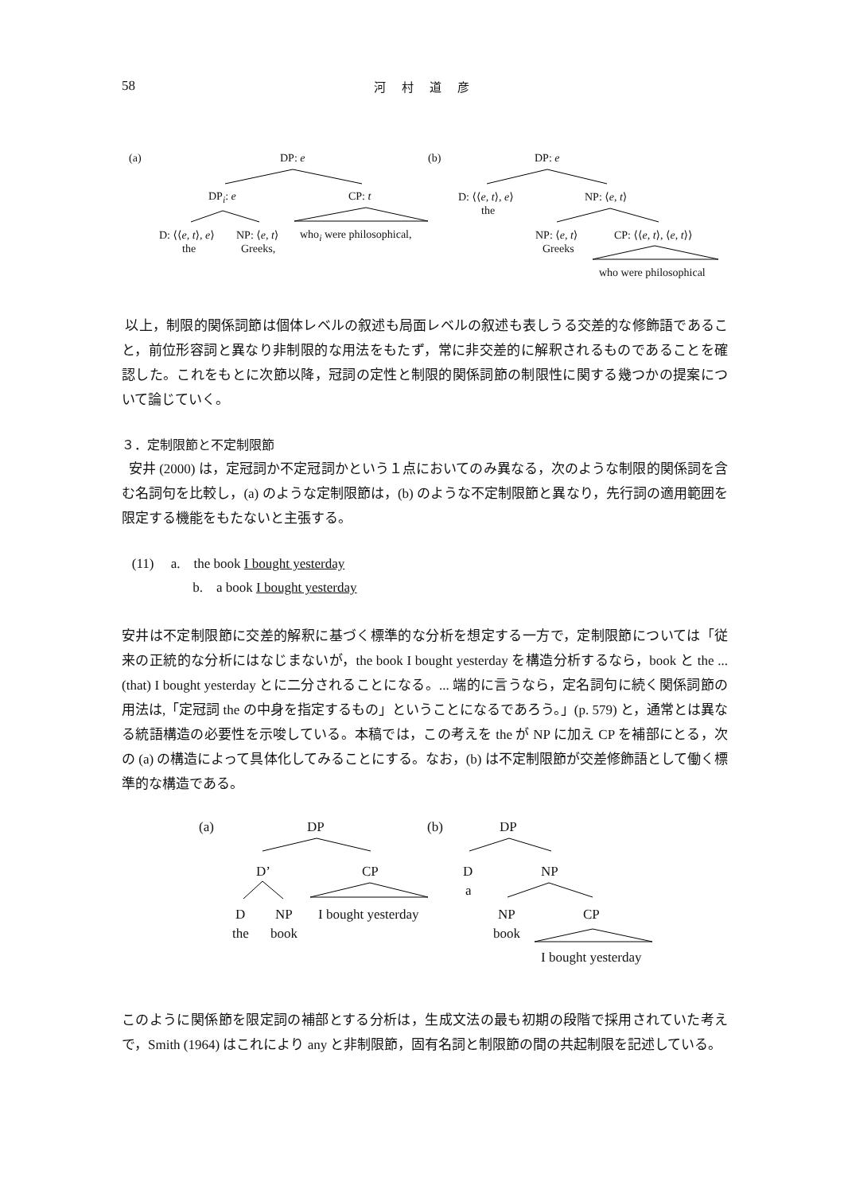58 河 村 道 彦
(a) DP: e
DP<sub>i</sub>: e CP: t
D: ⟨⟨e, t⟩, e⟩ NP: ⟨e, t⟩ who<sub>i</sub> were philosophical,
the Greeks,
(b) DP: e
D: ⟨⟨e, t⟩, e⟩ NP: ⟨e, t⟩
the
NP: ⟨e, t⟩ CP: ⟨⟨e, t⟩, ⟨e, t⟩⟩
Greeks
who were philosophical
以上，制限的関係詞節は個体レベルの叙述も局面レベルの叙述も表しうる交差的な修飾語であること，前位形容詞と異なり非制限的な用法をもたず，常に非交差的に解釈されるものであることを確認した。これをもとに次節以降，冠詞の定性と制限的関係詞節の制限性に関する幾つかの提案について論じていく。
３．定制限節と不定制限節
安井 (2000) は，定冠詞か不定冠詞かという１点においてのみ異なる，次のような制限的関係詞を含む名詞句を比較し，(a) のような定制限節は，(b) のような不定制限節と異なり，先行詞の適用範囲を限定する機能をもたないと主張する。
(11) a. the book I bought yesterday
b. a book I bought yesterday
安井は不定制限節に交差的解釈に基づく標準的な分析を想定する一方で，定制限節については「従来の正統的な分析にはなじまないが，the book I bought yesterday を構造分析するなら，book と the ... (that) I bought yesterday とに二分されることになる。... 端的に言うなら，定名詞句に続く関係詞節の用法は,「定冠詞 the の中身を指定するもの」ということになるであろう。」(p. 579) と，通常とは異なる統語構造の必要性を示唆している。本稿では，この考えを the が NP に加え CP を補部にとる，次の (a) の構造によって具体化してみることにする。なお，(b) は不定制限節が交差修飾語として働く標準的な構造である。
(a) DP
D’ CP
D NP I bought yesterday
the book
(b) DP
D NP
a
NP CP
book
I bought yesterday
このように関係節を限定詞の補部とする分析は，生成文法の最も初期の段階で採用されていた考えで，Smith (1964) はこれにより any と非制限節，固有名詞と制限節の間の共起制限を記述している。